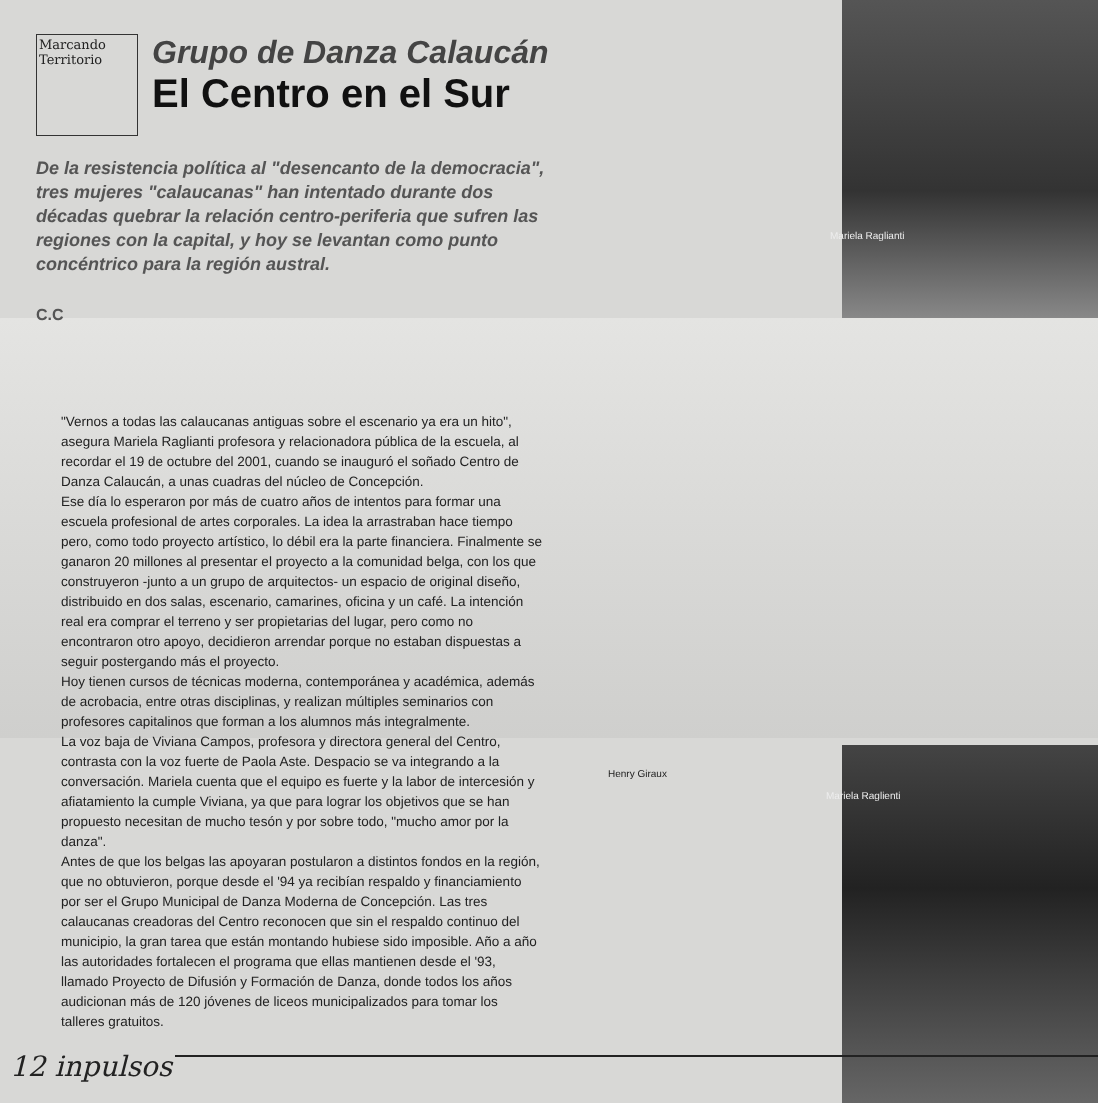Marcando Territorio
Grupo de Danza Calaucán
El Centro en el Sur
De la resistencia política al "desencanto de la democracia", tres mujeres "calaucanas" han intentado durante dos décadas quebrar la relación centro-periferia que sufren las regiones con la capital, y hoy se levantan como punto concéntrico para la región austral.
C.C
"Vernos a todas las calaucanas antiguas sobre el escenario ya era un hito", asegura Mariela Raglianti profesora y relacionadora pública de la escuela, al recordar el 19 de octubre del 2001, cuando se inauguró el soñado Centro de Danza Calaucán, a unas cuadras del núcleo de Concepción.
Ese día lo esperaron por más de cuatro años de intentos para formar una escuela profesional de artes corporales. La idea la arrastraban hace tiempo pero, como todo proyecto artístico, lo débil era la parte financiera. Finalmente se ganaron 20 millones al presentar el proyecto a la comunidad belga, con los que construyeron -junto a un grupo de arquitectos- un espacio de original diseño, distribuido en dos salas, escenario, camarines, oficina y un café. La intención real era comprar el terreno y ser propietarias del lugar, pero como no encontraron otro apoyo, decidieron arrendar porque no estaban dispuestas a seguir postergando más el proyecto.
Hoy tienen cursos de técnicas moderna, contemporánea y académica, además de acrobacia, entre otras disciplinas, y realizan múltiples seminarios con profesores capitalinos que forman a los alumnos más integralmente.
La voz baja de Viviana Campos, profesora y directora general del Centro, contrasta con la voz fuerte de Paola Aste. Despacio se va integrando a la conversación. Mariela cuenta que el equipo es fuerte y la labor de intercesión y afiatamiento la cumple Viviana, ya que para lograr los objetivos que se han propuesto necesitan de mucho tesón y por sobre todo, "mucho amor por la danza".
Antes de que los belgas las apoyaran postularon a distintos fondos en la región, que no obtuvieron, porque desde el '94 ya recibían respaldo y financiamiento por ser el Grupo Municipal de Danza Moderna de Concepción. Las tres calaucanas creadoras del Centro reconocen que sin el respaldo continuo del municipio, la gran tarea que están montando hubiese sido imposible. Año a año las autoridades fortalecen el programa que ellas mantienen desde el '93, llamado Proyecto de Difusión y Formación de Danza, donde todos los años audicionan más de 120 jóvenes de liceos municipalizados para tomar los talleres gratuitos.
Mariela Raglianti
Henry Giraux
Mariela Raglienti
12 inpulsos